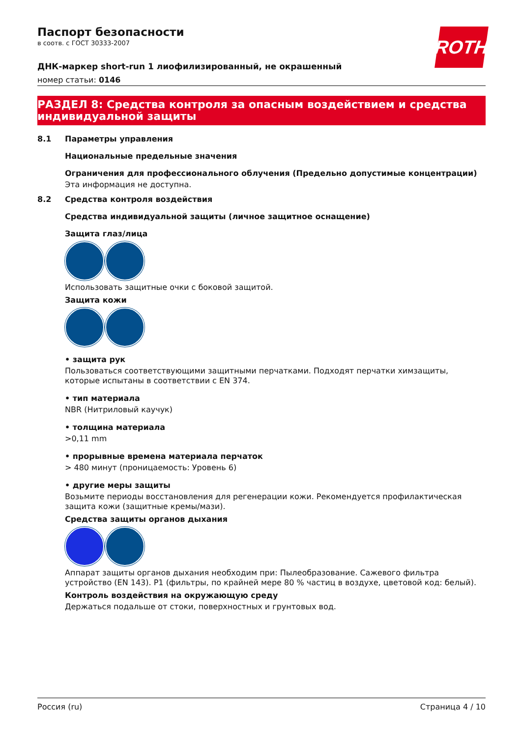ROTH
Паспорт безопасности
в соотв. с ГОСТ 30333-2007
ДНК-маркер short-run 1 лиофилизированный, не окрашенный
номер статьи: 0146
РАЗДЕЛ 8: Средства контроля за опасным воздействием и средства индивидуальной защиты
8.1 Параметры управления
Национальные предельные значения
Ограничения для профессионального облучения (Предельно допустимые концентрации)
Эта информация не доступна.
8.2 Средства контроля воздействия
Средства индивидуальной защиты (личное защитное оснащение)
Защита глаз/лица
Использовать защитные очки с боковой защитой.
Защита кожи
• защита рук
Пользоваться соответствующими защитными перчатками. Подходят перчатки химзащиты, которые испытаны в соответствии с EN 374.
• тип материала
NBR (Нитриловый каучук)
• толщина материала
>0,11 mm
• прорывные времена материала перчаток
> 480 минут (проницаемость: Уровень 6)
• другие меры защиты
Возьмите периоды восстановления для регенерации кожи. Рекомендуется профилактическая защита кожи (защитные кремы/мази).
Средства защиты органов дыхания
Аппарат защиты органов дыхания необходим при: Пылеобразование. Сажевого фильтра устройство (EN 143). P1 (фильтры, по крайней мере 80 % частиц в воздухе, цветовой код: белый).
Контроль воздействия на окружающую среду
Держаться подальше от стоки, поверхностных и грунтовых вод.
Россия (ru) Страница 4 / 10